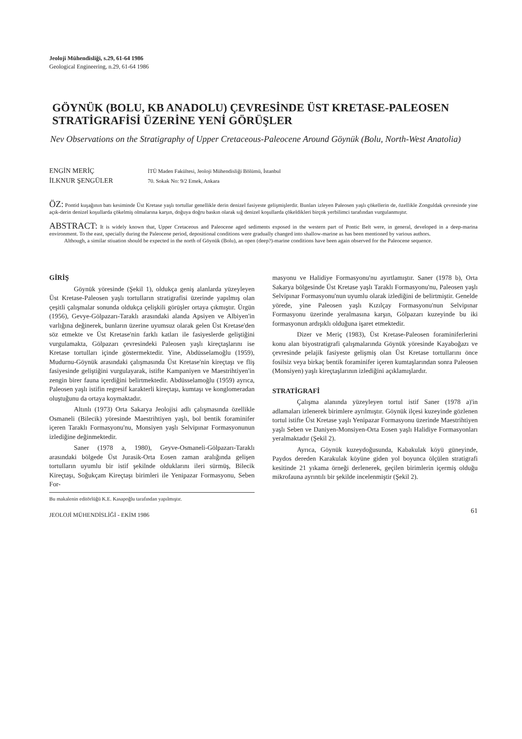Jeoloji Mühendisliği, s.29, 61-64 1986
Geological Engineering, n.29, 61-64 1986
GÖYNÜK (BOLU, KB ANADOLU) ÇEVRESİNDE ÜST KRETASE-PALEOSEN STRATİGRAFİSİ ÜZERİNE YENİ GÖRÜŞLER
Nev Observations on the Stratigraphy of Upper Cretaceous-Paleocene Around Göynük (Bolu, North-West Anatolia)
ENGİN MERİÇ
İLKNUR ŞENGÜLER
İTÜ Maden Fakültesi, Jeoloji Mühendisliği Bölümü, İstanbul
70. Sokak No: 9/2 Emek, Ankara
ÖZ: Pontid kuşağının batı kesiminde Üst Kretase yaşlı tortullar genellikle derin denizel fasiyeste gelişmişlerdir. Bunları izleyen Paleosen yaşlı çökellerin de, özellikle Zonguldak çevresinde yine açık-derin denizel koşullarda çökelmiş olmalarına karşın, doğuya doğru baskın olarak sığ denizel koşullarda çökeldikleri birçok yerbilimci tarafından vurgulanmıştır.
ABSTRACT: It is widely known that, Upper Cretaceous and Paleocene aged sediments exposed in the western part of Pontic Belt were, in general, developed in a deep-marina environment. To the east, specially during the Paleocene period, depositional conditions were gradually changed into shallow-marine as has been mentioned by various authors.
Although, a similar stiuation should be expected in the north of Göynük (Bolu), an open (deep?)-marine conditions have been again observed for the Paleocene sequence.
GİRİŞ
Göynük yöresinde (Şekil 1), oldukça geniş alanlarda yüzeyleyen Üst Kretase-Paleosen yaşlı tortulların stratigrafisi üzerinde yapılmış olan çeşitli çalışmalar sonunda oldukça çelişkili görüşler ortaya çıkmıştır. Ürgün (1956), Gevye-Gölpazarı-Taraklı arasındaki alanda Apsiyen ve Albiyen'in varlığına değinerek, bunların üzerine uyumsuz olarak gelen Üst Kretase'den söz etmekte ve Üst Kretase'nin farklı katları ile fasiyeslerde geliştiğini vurgulamakta, Gölpazarı çevresindeki Paleosen yaşlı kireçtaşlarını ise Kretase tortulları içinde göstermektedir. Yine, Abdüsselamoğlu (1959), Mudurnu-Göynük arasındaki çalışmasında Üst Kretase'nin kireçtaşı ve fliş fasiyesinde geliştiğini vurgulayarak, istifte Kampaniyen ve Maestrihtiyen'in zengin birer fauna içerdiğini belirtmektedir. Abdüsselamoğlu (1959) ayrıca, Paleosen yaşlı istifin regresif karakterli kireçtaşı, kumtaşı ve konglomeradan oluştuğunu da ortaya koymaktadır.
Altınlı (1973) Orta Sakarya Jeolojisi adlı çalışmasında özellikle Osmaneli (Bilecik) yöresinde Maestrihtiyen yaşlı, bol bentik foraminifer içeren Taraklı Formasyonu'nu, Monsiyen yaşlı Selvipınar Formasyonunun izlediğine değinmektedir.
Saner (1978 a, 1980), Geyve-Osmaneli-Gölpazarı-Taraklı arasındaki bölgede Üst Jurasik-Orta Eosen zaman aralığında gelişen tortulların uyumlu bir istif şekilnde olduklarını ileri sürmüş, Bilecik Kireçtaşı, Soğukçam Kireçtaşı birimleri ile Yenipazar Formasyonu, Seben For-
Bu makalenin editörlüğü K.E. Kasapoğlu tarafından yapılmıştır.
JEOLOJİ MÜHENDİSLİĞİ - EKİM 1986
masyonu ve Halidiye Formasyonu'nu ayırtlamıştır. Saner (1978 b), Orta Sakarya bölgesinde Üst Kretase yaşlı Taraklı Formasyonu'nu, Paleosen yaşlı Selvipınar Formasyonu'nun uyumlu olarak izlediğini de belirtmiştir. Genelde yörede, yine Paleosen yaşlı Kızılçay Formasyonu'nun Selvipınar Formasyonu üzerinde yeralmasına karşın, Gölpazarı kuzeyinde bu iki formasyonun ardışıklı olduğuna işaret etmektedir.
Dizer ve Meriç (1983), Üst Kretase-Paleosen foraminiferlerini konu alan biyostratigrafi çalışmalarında Göynük yöresinde Kayaboğazı ve çevresinde pelajik fasiyeste gelişmiş olan Üst Kretase tortullarını önce fosilsiz veya birkaç bentik foraminifer içeren kumtaşlarından sonra Paleosen (Monsiyen) yaşlı kireçtaşlarının izlediğini açıklamışlardır.
STRATİGRAFİ
Çalışma alanında yüzeyleyen tortul istif Saner (1978 a)'in adlamaları izlenerek birimlere ayrılmıştır. Göynük ilçesi kuzeyinde gözlenen tortul istifte Üst Kretase yaşlı Yenipazar Formasyonu üzerinde Maestrihtiyen yaşlı Seben ve Daniyen-Monsiyen-Orta Eosen yaşlı Halidiye Formasyonları yeralmaktadır (Şekil 2).
Ayrıca, Göynük kuzeydoğusunda, Kabakulak köyü güneyinde, Paydos dereden Karakulak köyüne giden yol boyunca ölçülen stratigrafi kesitinde 21 yıkama örneği derlenerek, geçilen birimlerin içermiş olduğu mikrofauna ayrıntılı bir şekilde incelenmiştir (Şekil 2).
61